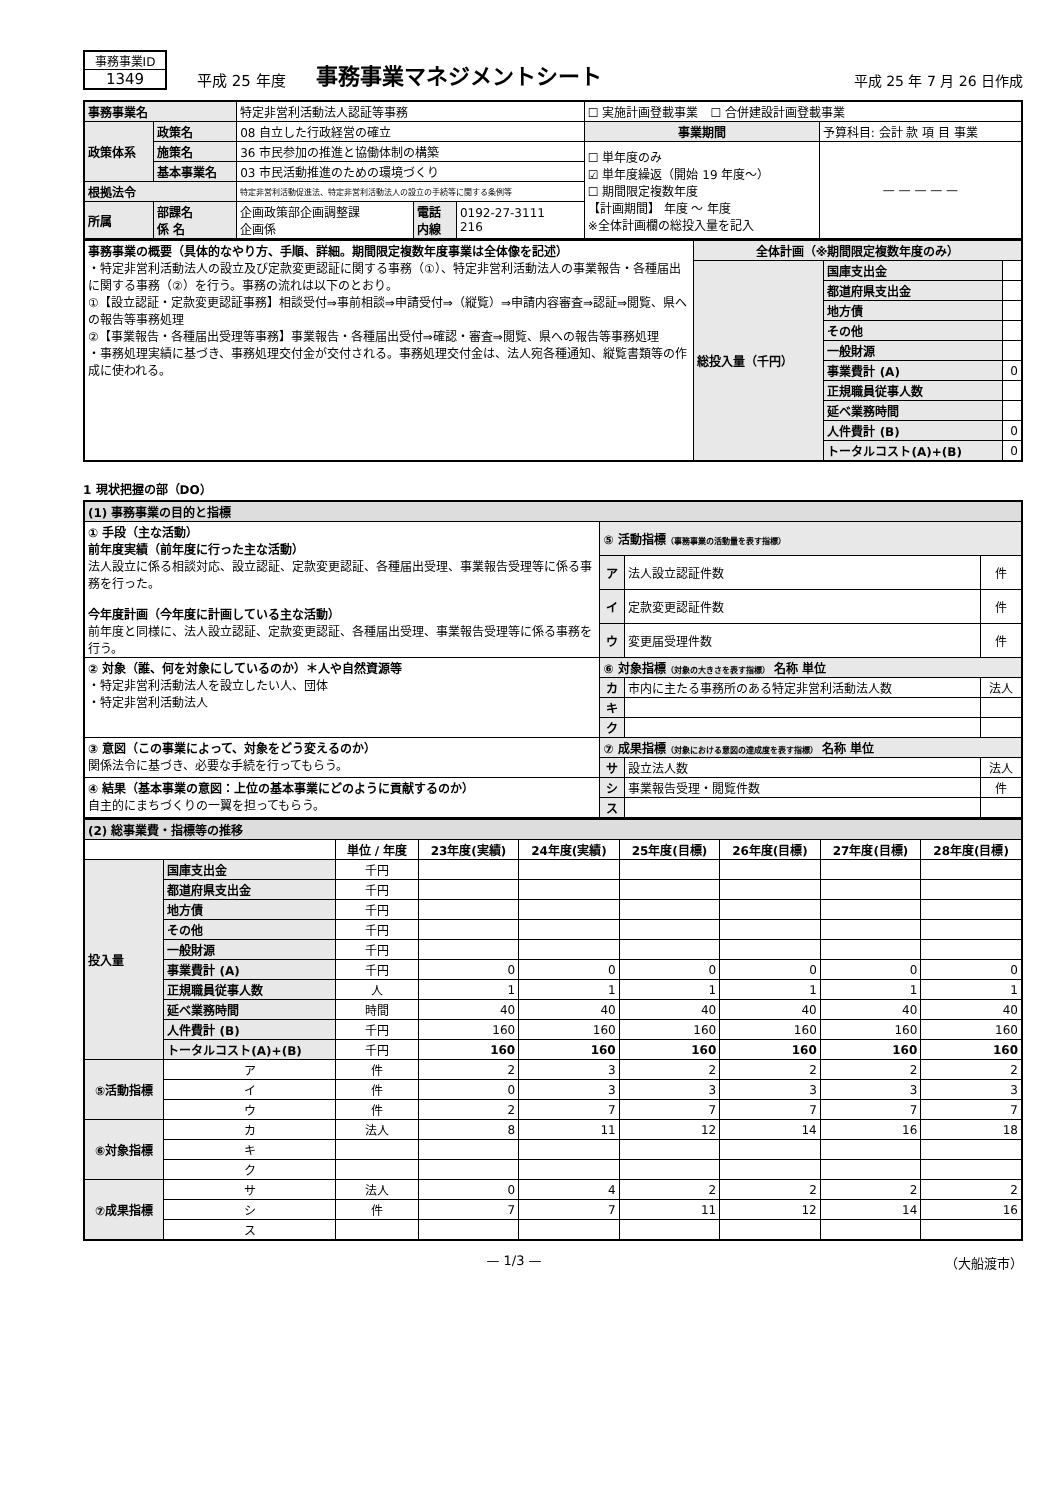事務事業ID
1349
平成 25 年度
事務事業マネジメントシート
平成 25 年 7 月 26 日作成
| 事務事業名 | | 特定非営利活動法人認証等事務 | | | ☐ 実施計画登載事業 ☐ 合併建設計画登載事業 | |
| 政策体系 | 政策名 | 08 自立した行政経営の確立 | | | 事業期間 | 予算科目: 会計 款 項 目 事業 |
| | 施策名 | 36 市民参加の推進と協働体制の構築 | | | ☐ 単年度のみ ☑ 単年度繰返（開始 19 年度～） ☐ 期間限定複数年度 【計画期間】 年度 ～ 年度 ※全体計画欄の総投入量を記入 | — — — — — |
| | 基本事業名 | 03 市民活動推進のための環境づくり | | | | |
| 根拠法令 | | 特定非営利活動促進法、特定非営利活動法人の設立の手続等に関する条例等 | | | | |
| 所属 | 部課名 係 名 | 企画政策部企画調整課 企画係 | 電話 内線 | 0192-27-3111 216 | | |
| 事務事業の概要（具体的なやり方、手順、詳細。期間限定複数年度事業は全体像を記述） ・特定非営利活動法人の設立及び定款変更認証に関する事務（①）、特定非営利活動法人の事業報告・各種届出に関する事務（②）を行う。事務の流れは以下のとおり。 ①【設立認証・定款変更認証事務】相談受付⇒事前相談⇒申請受付⇒（縦覧）⇒申請内容審査⇒認証⇒閲覧、県への報告等事務処理 ②【事業報告・各種届出受理等事務】事業報告・各種届出受付⇒確認・審査⇒閲覧、県への報告等事務処理 ・事務処理実績に基づき、事務処理交付金が交付される。事務処理交付金は、法人宛各種通知、縦覧書類等の作成に使われる。 | 全体計画（※期間限定複数年度のみ） | | |
| | 総投入量（千円） | 国庫支出金 | |
| | | 都道府県支出金 | |
| | | 地方債 | |
| | | その他 | |
| | | 一般財源 | |
| | | 事業費計 (A) | 0 |
| | | 正規職員従事人数 | |
| | | 延べ業務時間 | |
| | | 人件費計 (B) | 0 |
| | | トータルコスト(A)+(B) | 0 |
1 現状把握の部（DO）
| (1) 事務事業の目的と指標 | | | |
| ① 手段（主な活動） 前年度実績（前年度に行った主な活動） 法人設立に係る相談対応、設立認証、定款変更認証、各種届出受理、事業報告受理等に係る事務を行った。 今年度計画（今年度に計画している主な活動） 前年度と同様に、法人設立認証、定款変更認証、各種届出受理、事業報告受理等に係る事務を行う。 | ⑤ 活動指標 （事務事業の活動量を表す指標） | | |
| | ア | 法人設立認証件数 | 件 |
| | イ | 定款変更認証件数 | 件 |
| | ウ | 変更届受理件数 | 件 |
| ② 対象（誰、何を対象にしているのか）＊人や自然資源等 ・特定非営利活動法人を設立したい人、団体 ・特定非営利活動法人 | ⑥ 対象指標 （対象の大きさを表す指標） 名称 単位 | | |
| | カ | 市内に主たる事務所のある特定非営利活動法人数 | 法人 |
| | キ | | |
| | ク | | |
| ③ 意図（この事業によって、対象をどう変えるのか） 関係法令に基づき、必要な手続を行ってもらう。 | ⑦ 成果指標 （対象における意図の達成度を表す指標） 名称 単位 | | |
| | サ | 設立法人数 | 法人 |
| ④ 結果（基本事業の意図：上位の基本事業にどのように貢献するのか） 自主的にまちづくりの一翼を担ってもらう。 | シ | 事業報告受理・閲覧件数 | 件 |
| | ス | | |
| (2) 総事業費・指標等の推移 | | | | | | | | |
| | | 単位 / 年度 | 23年度(実績) | 24年度(実績) | 25年度(目標) | 26年度(目標) | 27年度(目標) | 28年度(目標) |
| 投入量 | 国庫支出金 | 千円 | | | | | | |
| | 都道府県支出金 | 千円 | | | | | | |
| | 地方債 | 千円 | | | | | | |
| | その他 | 千円 | | | | | | |
| | 一般財源 | 千円 | | | | | | |
| | 事業費計 (A) | 千円 | 0 | 0 | 0 | 0 | 0 | 0 |
| | 正規職員従事人数 | 人 | 1 | 1 | 1 | 1 | 1 | 1 |
| | 延べ業務時間 | 時間 | 40 | 40 | 40 | 40 | 40 | 40 |
| | 人件費計 (B) | 千円 | 160 | 160 | 160 | 160 | 160 | 160 |
| | トータルコスト(A)+(B) | 千円 | 160 | 160 | 160 | 160 | 160 | 160 |
| ⑤活動指標 | ア | 件 | 2 | 3 | 2 | 2 | 2 | 2 |
| | イ | 件 | 0 | 3 | 3 | 3 | 3 | 3 |
| | ウ | 件 | 2 | 7 | 7 | 7 | 7 | 7 |
| ⑥対象指標 | カ | 法人 | 8 | 11 | 12 | 14 | 16 | 18 |
| | キ | | | | | | | |
| | ク | | | | | | | |
| ⑦成果指標 | サ | 法人 | 0 | 4 | 2 | 2 | 2 | 2 |
| | シ | 件 | 7 | 7 | 11 | 12 | 14 | 16 |
| | ス | | | | | | | |
— 1/3 — （大船渡市）